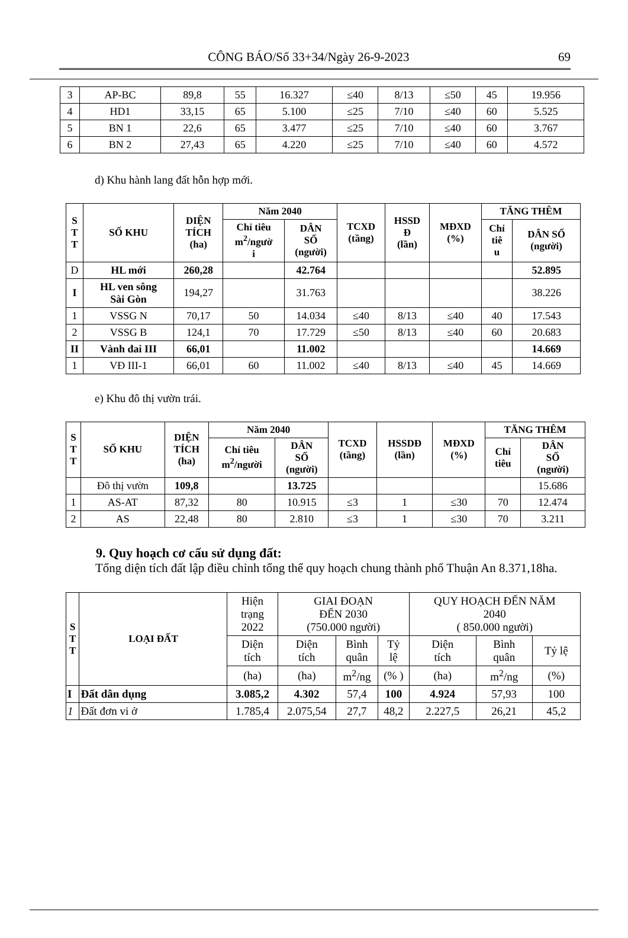CÔNG BÁO/Số 33+34/Ngày 26-9-2023 69
| 3 | AP-BC | 89,8 | 55 | 16.327 | ≤40 | 8/13 | ≤50 | 45 | 19.956 |
| 4 | HD1 | 33,15 | 65 | 5.100 | ≤25 | 7/10 | ≤40 | 60 | 5.525 |
| 5 | BN 1 | 22,6 | 65 | 3.477 | ≤25 | 7/10 | ≤40 | 60 | 3.767 |
| 6 | BN 2 | 27,43 | 65 | 4.220 | ≤25 | 7/10 | ≤40 | 60 | 4.572 |
d) Khu hành lang đất hỗn hợp mới.
| S T T | SỐ KHU | DIỆN TÍCH (ha) | Năm 2040 | | TCXD (tầng) | HSSD Đ (lần) | MĐXD (%) | TĂNG THÊM | |
| --- | --- | --- | --- | --- | --- | --- | --- | --- | --- |
| | | | Chỉ tiêu m<sup>2</sup>/ngườ i | DÂN SỐ (người) | | | | Chỉ tiê u | DÂN SỐ (người) |
| D | HL mới | 260,28 | | 42.764 | | | | | 52.895 |
| I | HL ven sông Sài Gòn | 194,27 | | 31.763 | | | | | 38.226 |
| 1 | VSSG N | 70,17 | 50 | 14.034 | ≤40 | 8/13 | ≤40 | 40 | 17.543 |
| 2 | VSSG B | 124,1 | 70 | 17.729 | ≤50 | 8/13 | ≤40 | 60 | 20.683 |
| II | Vành đai III | 66,01 | | 11.002 | | | | | 14.669 |
| 1 | VĐ III-1 | 66,01 | 60 | 11.002 | ≤40 | 8/13 | ≤40 | 45 | 14.669 |
e) Khu đô thị vườn trái.
| S T T | SỐ KHU | DIỆN TÍCH (ha) | Năm 2040 | | TCXD (tầng) | HSSDĐ (lần) | MĐXD (%) | TĂNG THÊM | |
| --- | --- | --- | --- | --- | --- | --- | --- | --- | --- |
| | | | Chỉ tiêu m<sup>2</sup>/người | DÂN SỐ (người) | | | | Chỉ tiêu | DÂN SỐ (người) |
| | Đô thị vườn | 109,8 | | 13.725 | | | | | 15.686 |
| 1 | AS-AT | 87,32 | 80 | 10.915 | ≤3 | 1 | ≤30 | 70 | 12.474 |
| 2 | AS | 22,48 | 80 | 2.810 | ≤3 | 1 | ≤30 | 70 | 3.211 |
9. Quy hoạch cơ cấu sử dụng đất:
Tổng diện tích đất lập điều chỉnh tổng thể quy hoạch chung thành phố Thuận An 8.371,18ha.
| S T T | LOẠI ĐẤT | Hiện trạng 2022 | GIAI ĐOẠN ĐẾN 2030 (750.000 người) | | | QUY HOẠCH ĐẾN NĂM 2040 ( 850.000 người) | | |
| | | Diện tích | Diện tích | Bình quân | Tỷ lệ | Diện tích | Bình quân | Tỷ lệ |
| | | (ha) | (ha) | m<sup>2</sup>/ng | (% ) | (ha) | m<sup>2</sup>/ng | (%) |
| I | Đất dân dụng | 3.085,2 | 4.302 | 57,4 | 100 | 4.924 | 57,93 | 100 |
| 1 | Đất đơn vi ở | 1.785,4 | 2.075,54 | 27,7 | 48,2 | 2.227,5 | 26,21 | 45,2 |